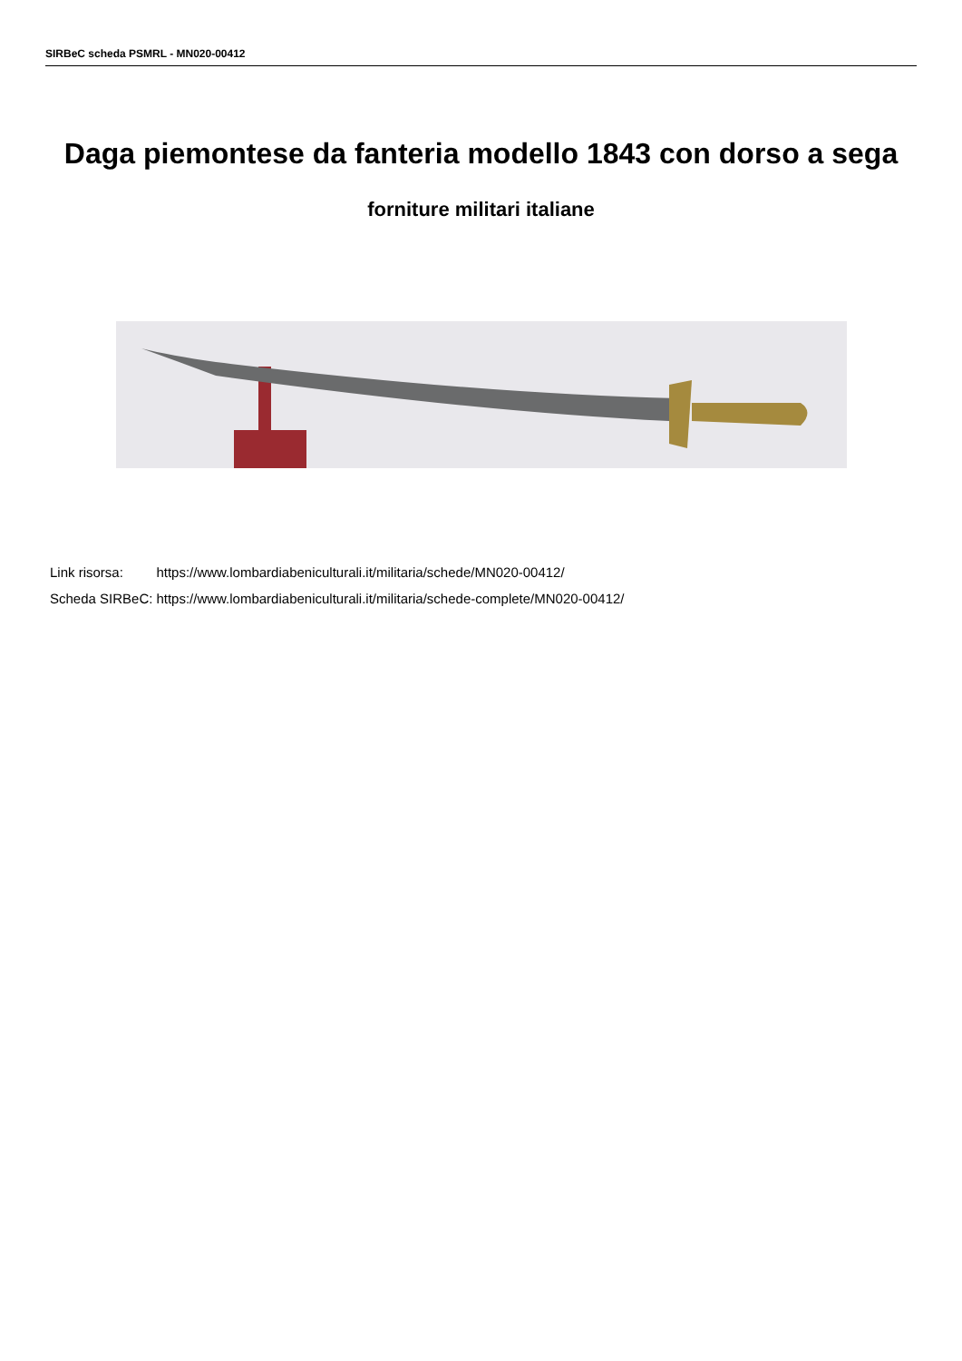SIRBeC scheda PSMRL - MN020-00412
Daga piemontese da fanteria modello 1843 con dorso a sega
forniture militari italiane
| Link risorsa: | https://www.lombardiabeniculturali.it/militaria/schede/MN020-00412/ |
| Scheda SIRBeC: | https://www.lombardiabeniculturali.it/militaria/schede-complete/MN020-00412/ |